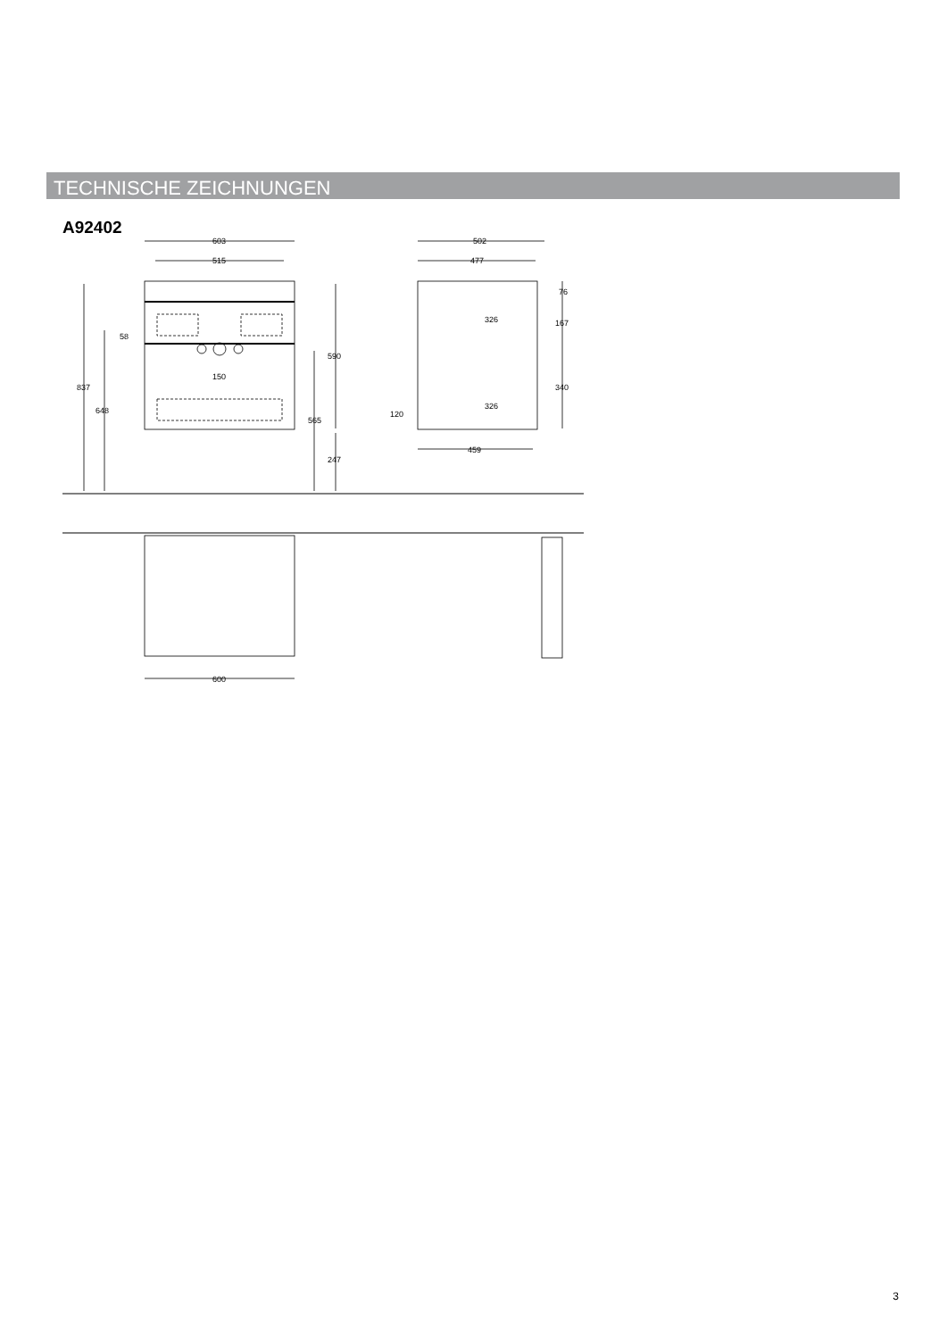TECHNISCHE ZEICHNUNGEN
A92402
603
515
150
837
648
58
590
565
247
502
477
76
326
167
340
326
120
459
600
3